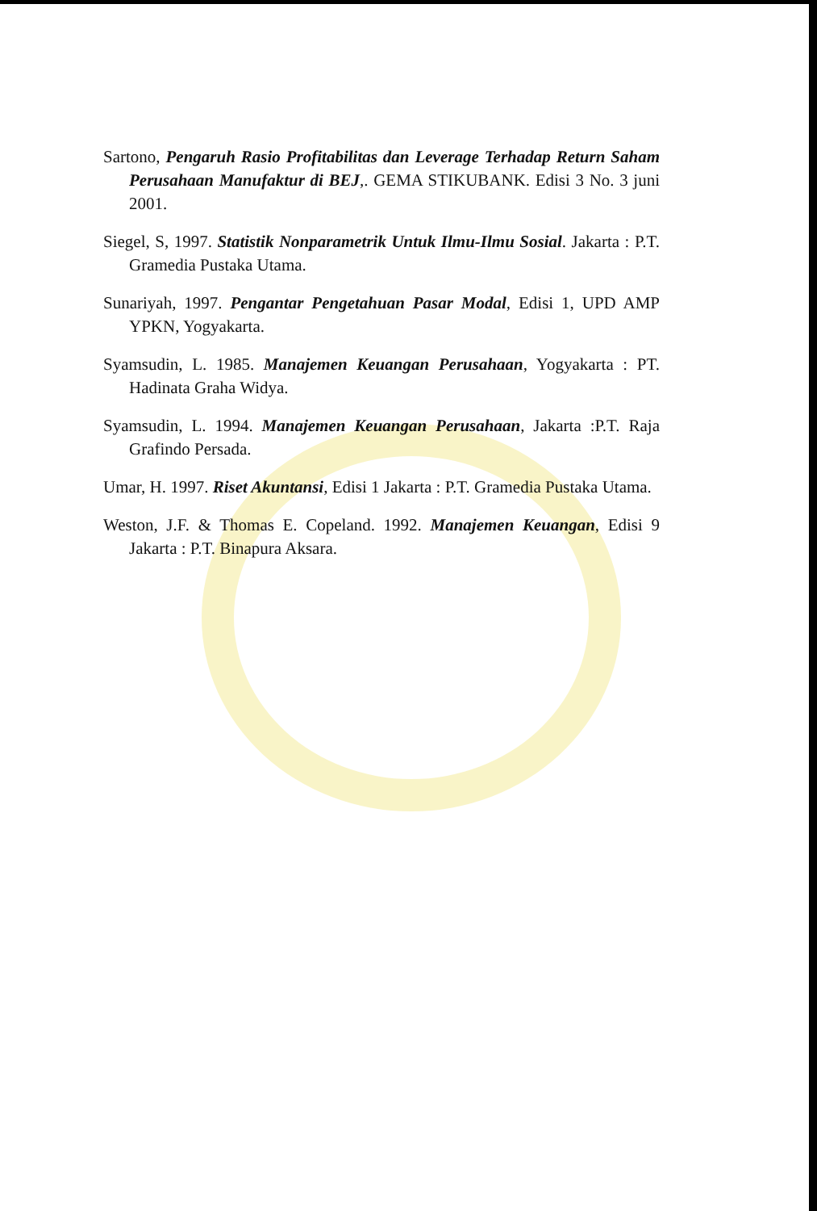Sartono, Pengaruh Rasio Profitabilitas dan Leverage Terhadap Return Saham Perusahaan Manufaktur di BEJ,. GEMA STIKUBANK. Edisi 3 No. 3 juni 2001.
Siegel, S, 1997. Statistik Nonparametrik Untuk Ilmu-Ilmu Sosial. Jakarta : P.T. Gramedia Pustaka Utama.
Sunariyah, 1997. Pengantar Pengetahuan Pasar Modal, Edisi 1, UPD AMP YPKN, Yogyakarta.
Syamsudin, L. 1985. Manajemen Keuangan Perusahaan, Yogyakarta : PT. Hadinata Graha Widya.
Syamsudin, L. 1994. Manajemen Keuangan Perusahaan, Jakarta :P.T. Raja Grafindo Persada.
Umar, H. 1997. Riset Akuntansi, Edisi 1 Jakarta : P.T. Gramedia Pustaka Utama.
Weston, J.F. & Thomas E. Copeland. 1992. Manajemen Keuangan, Edisi 9 Jakarta : P.T. Binapura Aksara.